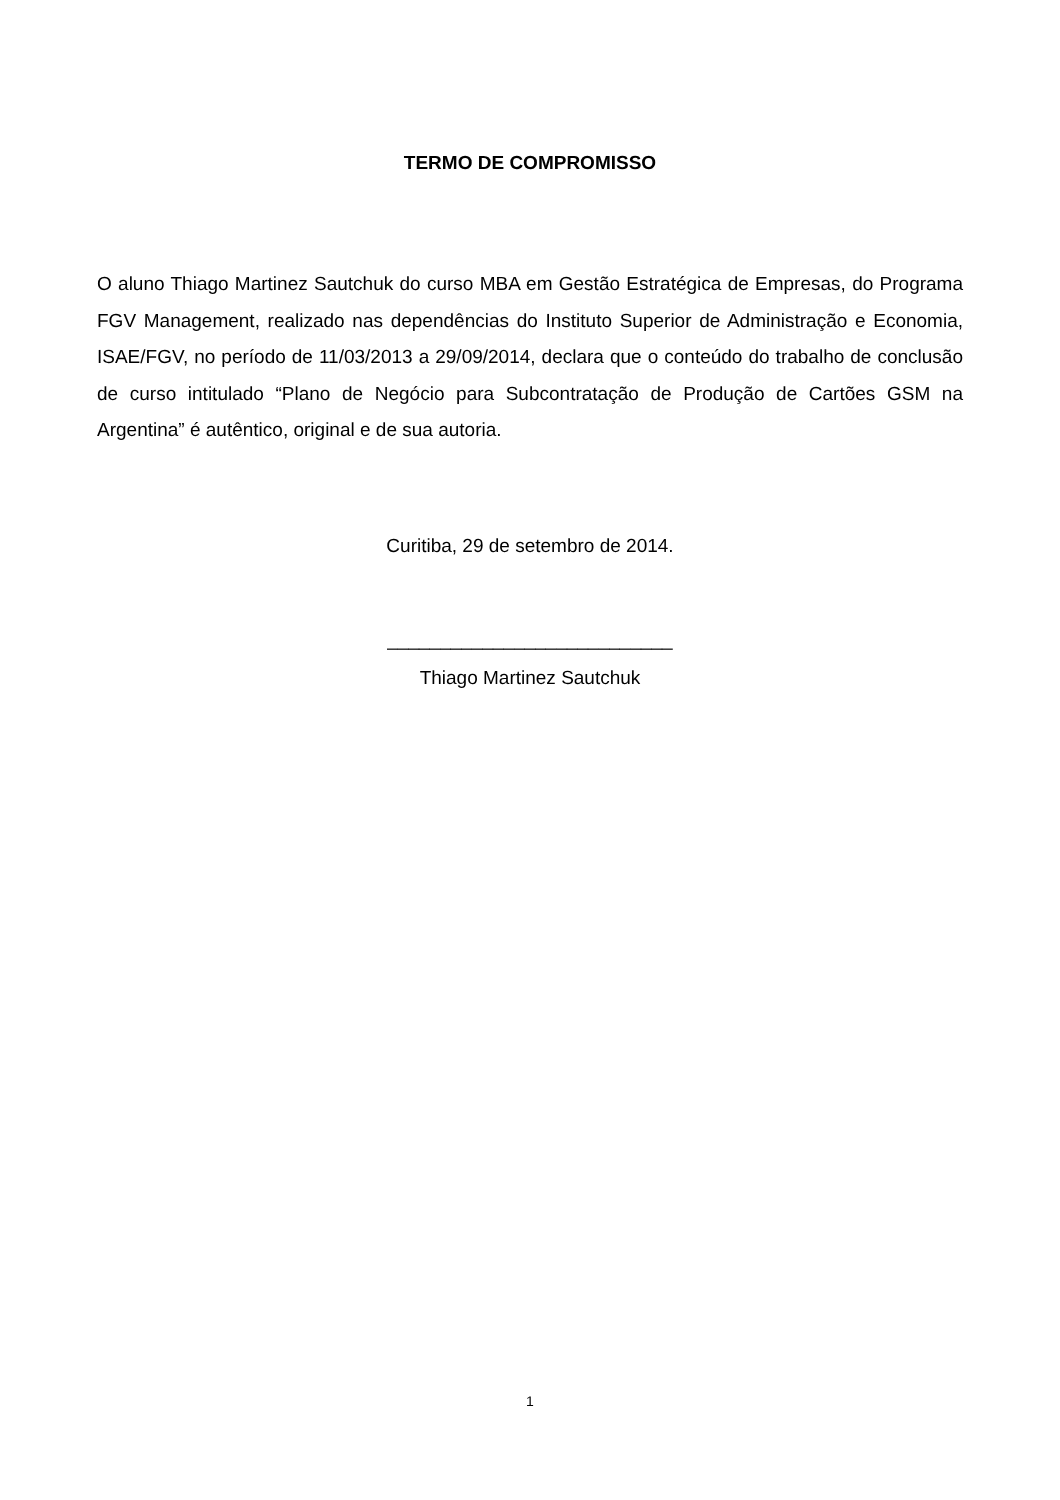TERMO DE COMPROMISSO
O aluno Thiago Martinez Sautchuk do curso MBA em Gestão Estratégica de Empresas, do Programa FGV Management, realizado nas dependências do Instituto Superior de Administração e Economia, ISAE/FGV, no período de 11/03/2013 a 29/09/2014, declara que o conteúdo do trabalho de conclusão de curso intitulado “Plano de Negócio para Subcontratação de Produção de Cartões GSM na Argentina” é autêntico, original e de sua autoria.
Curitiba, 29 de setembro de 2014.
___________________________
Thiago Martinez Sautchuk
1